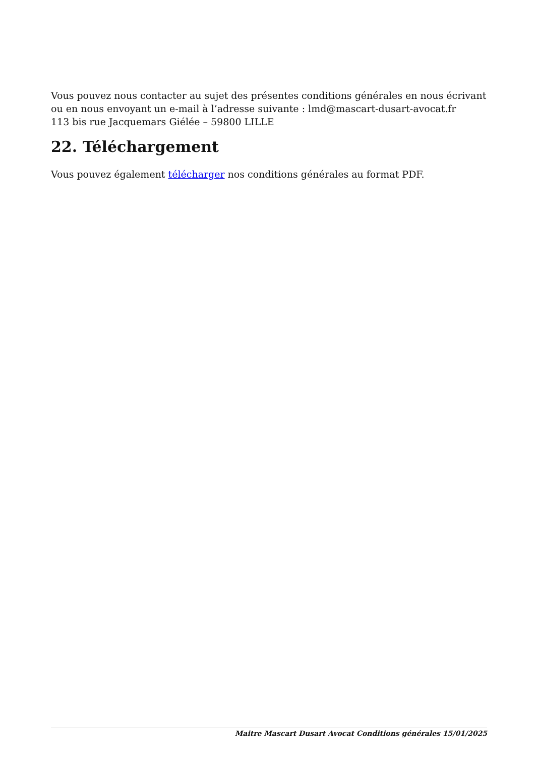Vous pouvez nous contacter au sujet des présentes conditions générales en nous écrivant ou en nous envoyant un e-mail à l’adresse suivante : lmd@mascart-dusart-avocat.fr
113 bis rue Jacquemars Giélée – 59800 LILLE
22. Téléchargement
Vous pouvez également télécharger nos conditions générales au format PDF.
Maitre Mascart Dusart Avocat Conditions générales 15/01/2025